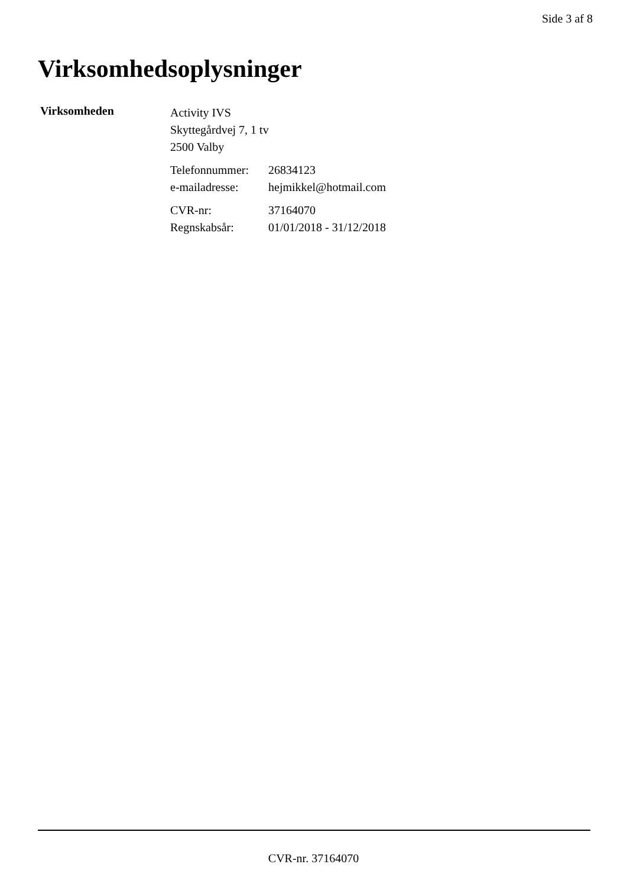Side 3 af 8
Virksomhedsoplysninger
Virksomheden
Activity IVS
Skyttegårdvej 7, 1 tv
2500 Valby
Telefonnummer: 26834123 e-mailadresse: hejmikkel@hotmail.com
CVR-nr: 37164070 Regnskabsår: 01/01/2018 - 31/12/2018
CVR-nr. 37164070